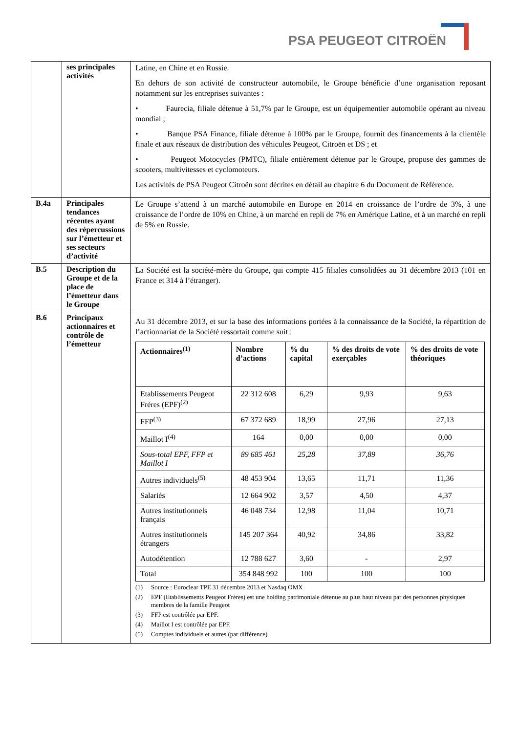PSA PEUGEOT CITROËN
| | ses principales activités | Latine, en Chine et en Russie. En dehors de son activité de constructeur automobile, le Groupe bénéficie d’une organisation reposant notamment sur les entreprises suivantes : • Faurecia, filiale détenue à 51,7% par le Groupe, est un équipementier automobile opérant au niveau mondial ; • Banque PSA Finance, filiale détenue à 100% par le Groupe, fournit des financements à la clientèle finale et aux réseaux de distribution des véhicules Peugeot, Citroën et DS ; et • Peugeot Motocycles (PMTC), filiale entièrement détenue par le Groupe, propose des gammes de scooters, multivitesses et cyclomoteurs. Les activités de PSA Peugeot Citroën sont décrites en détail au chapitre 6 du Document de Référence. |
| B.4a | Principales tendances récentes ayant des répercussions sur l’émetteur et ses secteurs d’activité | Le Groupe s’attend à un marché automobile en Europe en 2014 en croissance de l’ordre de 3%, à une croissance de l’ordre de 10% en Chine, à un marché en repli de 7% en Amérique Latine, et à un marché en repli de 5% en Russie. |
| B.5 | Description du Groupe et de la place de l’émetteur dans le Groupe | La Société est la société-mère du Groupe, qui compte 415 filiales consolidées au 31 décembre 2013 (101 en France et 314 à l’étranger). |
| B.6 | Principaux actionnaires et contrôle de l’émetteur | Au 31 décembre 2013, et sur la base des informations portées à la connaissance de la Société, la répartition de l’actionnariat de la Société ressortait comme suit : / Actionnaires<sup>(1)</sup> / Nombre d’actions / % du capital / % des droits de vote exerçables / % des droits de vote théoriques / / --- / --- / --- / --- / --- / / Etablissements Peugeot Frères (EPF)<sup>(2)</sup> / 22 312 608 / 6,29 / 9,93 / 9,63 / / FFP<sup>(3)</sup> / 67 372 689 / 18,99 / 27,96 / 27,13 / / Maillot I<sup>(4)</sup> / 164 / 0,00 / 0,00 / 0,00 / / Sous-total EPF, FFP et Maillot I / 89 685 461 / 25,28 / 37,89 / 36,76 / / Autres individuels<sup>(5)</sup> / 48 453 904 / 13,65 / 11,71 / 11,36 / / Salariés / 12 664 902 / 3,57 / 4,50 / 4,37 / / Autres institutionnels français / 46 048 734 / 12,98 / 11,04 / 10,71 / / Autres institutionnels étrangers / 145 207 364 / 40,92 / 34,86 / 33,82 / / Autodétention / 12 788 627 / 3,60 / - / 2,97 / / Total / 354 848 992 / 100 / 100 / 100 / (1) Source : Euroclear TPE 31 décembre 2013 et Nasdaq OMX (2) EPF (Etablissements Peugeot Frères) est une holding patrimoniale détenue au plus haut niveau par des personnes physiques membres de la famille Peugeot (3) FFP est contrôlée par EPF. (4) Maillot I est contrôlée par EPF. (5) Comptes individuels et autres (par différence). |